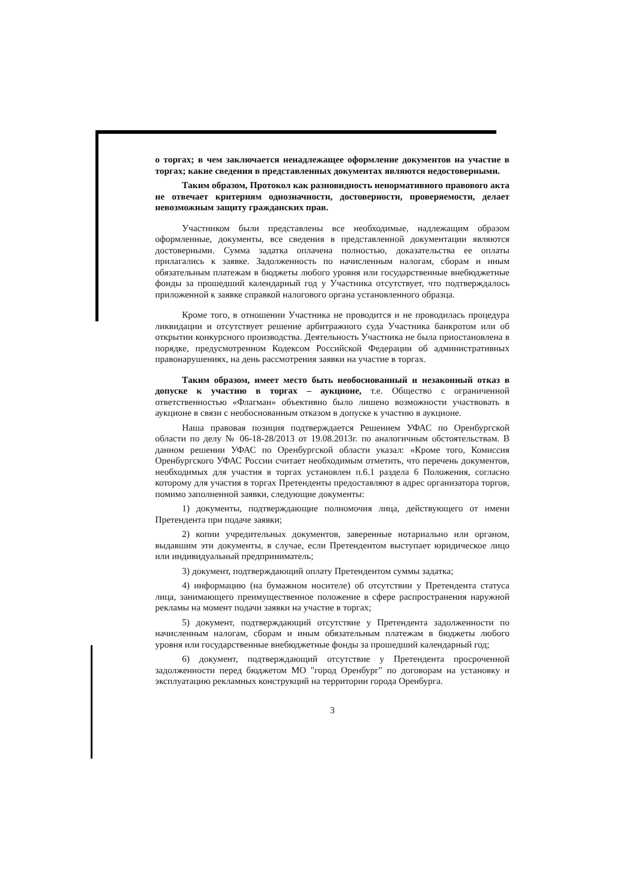о торгах; в чем заключается ненадлежащее оформление документов на участие в торгах; какие сведения в представленных документах являются недостоверными.
Таким образом, Протокол как разновидность ненормативного правового акта не отвечает критериям однозначности, достоверности, проверяемости, делает невозможным защиту гражданских прав.
Участником были представлены все необходимые, надлежащим образом оформленные, документы, все сведения в представленной документации являются достоверными. Сумма задатка оплачена полностью, доказательства ее оплаты прилагались к заявке. Задолженность по начисленным налогам, сборам и иным обязательным платежам в бюджеты любого уровня или государственные внебюджетные фонды за прошедший календарный год у Участника отсутствует, что подтверждалось приложенной к заявке справкой налогового органа установленного образца.
Кроме того, в отношении Участника не проводится и не проводилась процедура ликвидации и отсутствует решение арбитражного суда Участника банкротом или об открытии конкурсного производства. Деятельность Участника не была приостановлена в порядке, предусмотренном Кодексом Российской Федерации об административных правонарушениях, на день рассмотрения заявки на участие в торгах.
Таким образом, имеет место быть необоснованный и незаконный отказ в допуске к участию в торгах – аукционе, т.е. Общество с ограниченной ответственностью «Флагман» объективно было лишено возможности участвовать в аукционе в связи с необоснованным отказом в допуске к участию в аукционе.
Наша правовая позиция подтверждается Решением УФАС по Оренбургской области по делу № 06-18-28/2013 от 19.08.2013г. по аналогичным обстоятельствам. В данном решении УФАС по Оренбургской области указал: «Кроме того, Комиссия Оренбургского УФАС России считает необходимым отметить, что перечень документов, необходимых для участия в торгах установлен п.6.1 раздела 6 Положения, согласно которому для участия в торгах Претенденты предоставляют в адрес организатора торгов, помимо заполненной заявки, следующие документы:
1) документы, подтверждающие полномочия лица, действующего от имени Претендента при подаче заявки;
2) копии учредительных документов, заверенные нотариально или органом, выдавшим эти документы, в случае, если Претендентом выступает юридическое лицо или индивидуальный предприниматель;
3) документ, подтверждающий оплату Претендентом суммы задатка;
4) информацию (на бумажном носителе) об отсутствии у Претендента статуса лица, занимающего преимущественное положение в сфере распространения наружной рекламы на момент подачи заявки на участие в торгах;
5) документ, подтверждающий отсутствие у Претендента задолженности по начисленным налогам, сборам и иным обязательным платежам в бюджеты любого уровня или государственные внебюджетные фонды за прошедший календарный год;
6) документ, подтверждающий отсутствие у Претендента просроченной задолженности перед бюджетом МО "город Оренбург" по договорам на установку и эксплуатацию рекламных конструкций на территории города Оренбурга.
3